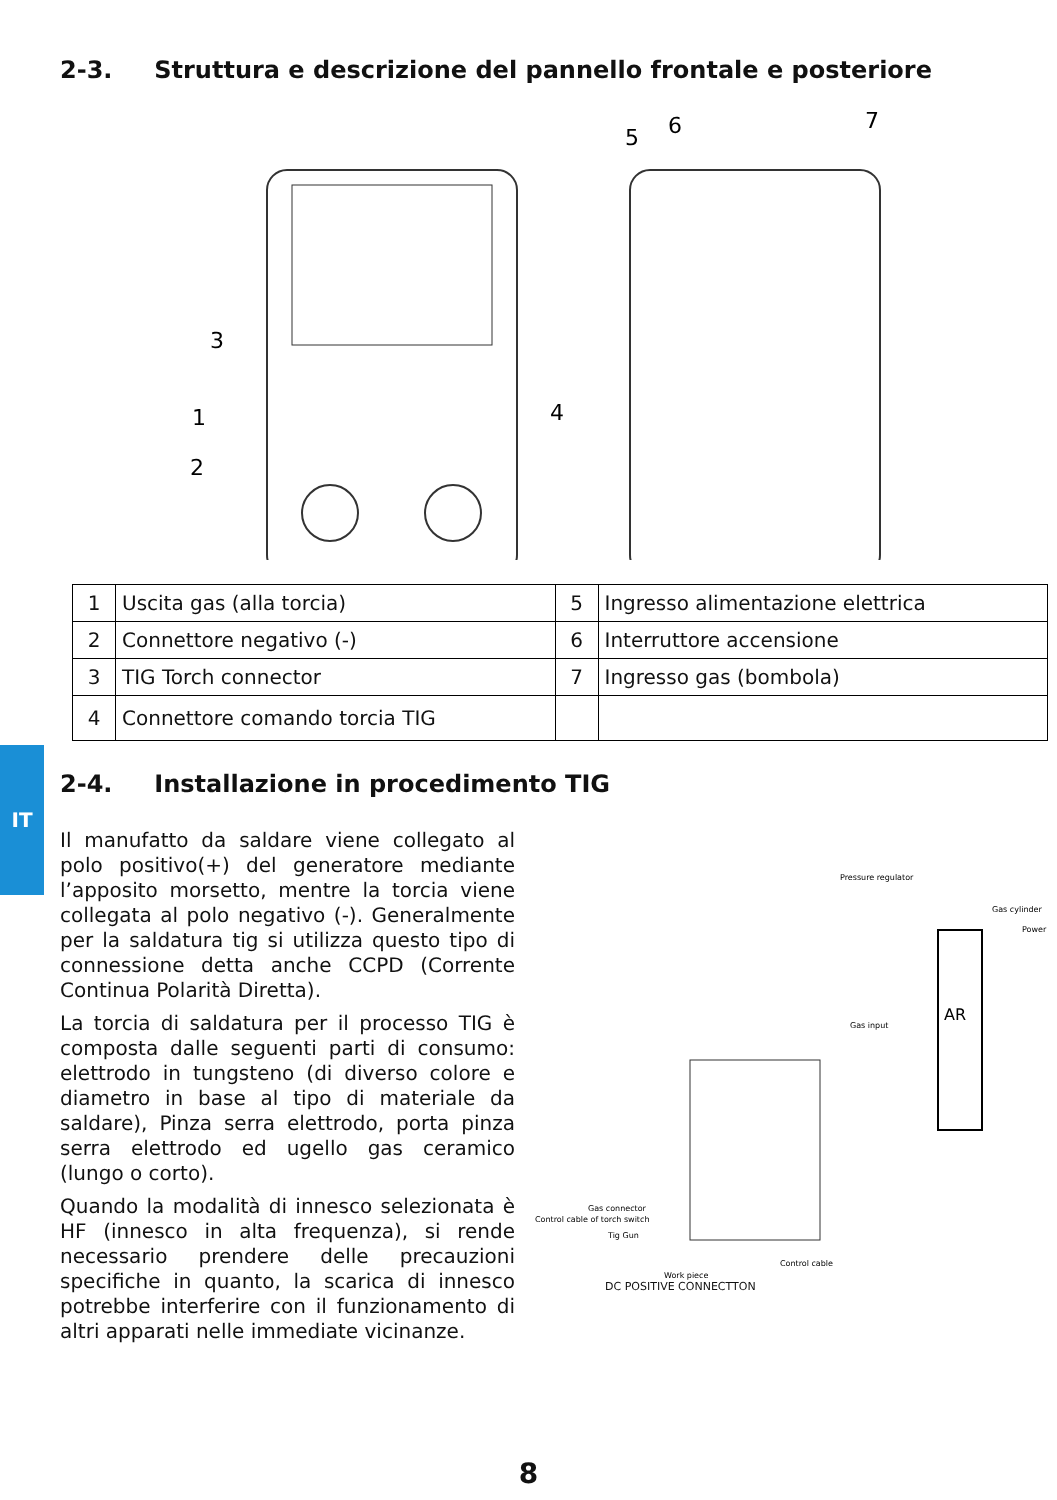2-3. Struttura e descrizione del pannello frontale e posteriore
3
1
2
4
5
6
7
| 1 | Uscita gas (alla torcia) | 5 | Ingresso alimentazione elettrica |
| 2 | Connettore negativo (-) | 6 | Interruttore accensione |
| 3 | TIG Torch connector | 7 | Ingresso gas (bombola) |
| 4 | Connettore comando torcia TIG | | |
IT
2-4. Installazione in procedimento TIG
Il manufatto da saldare viene collegato al polo positivo(+) del generatore mediante l’apposito morsetto, mentre la torcia viene collegata al polo negativo (-). Generalmente per la saldatura tig si utilizza questo tipo di connessione detta anche CCPD (Corrente Continua Polarità Diretta).
La torcia di saldatura per il processo TIG è composta dalle seguenti parti di consumo: elettrodo in tungsteno (di diverso colore e diametro in base al tipo di materiale da saldare), Pinza serra elettrodo, porta pinza serra elettrodo ed ugello gas ceramico (lungo o corto).
Quando la modalità di innesco selezionata è HF (innesco in alta frequenza), si rende necessario prendere delle precauzioni specifiche in quanto, la scarica di innesco potrebbe interferire con il funzionamento di altri apparati nelle immediate vicinanze.
Pressure regulator
Gas cylinder
Power
AR
Gas input
Gas connector
Control cable of torch switch
Tig Gun
Control cable
Work piece
DC POSITIVE CONNECTTON
8